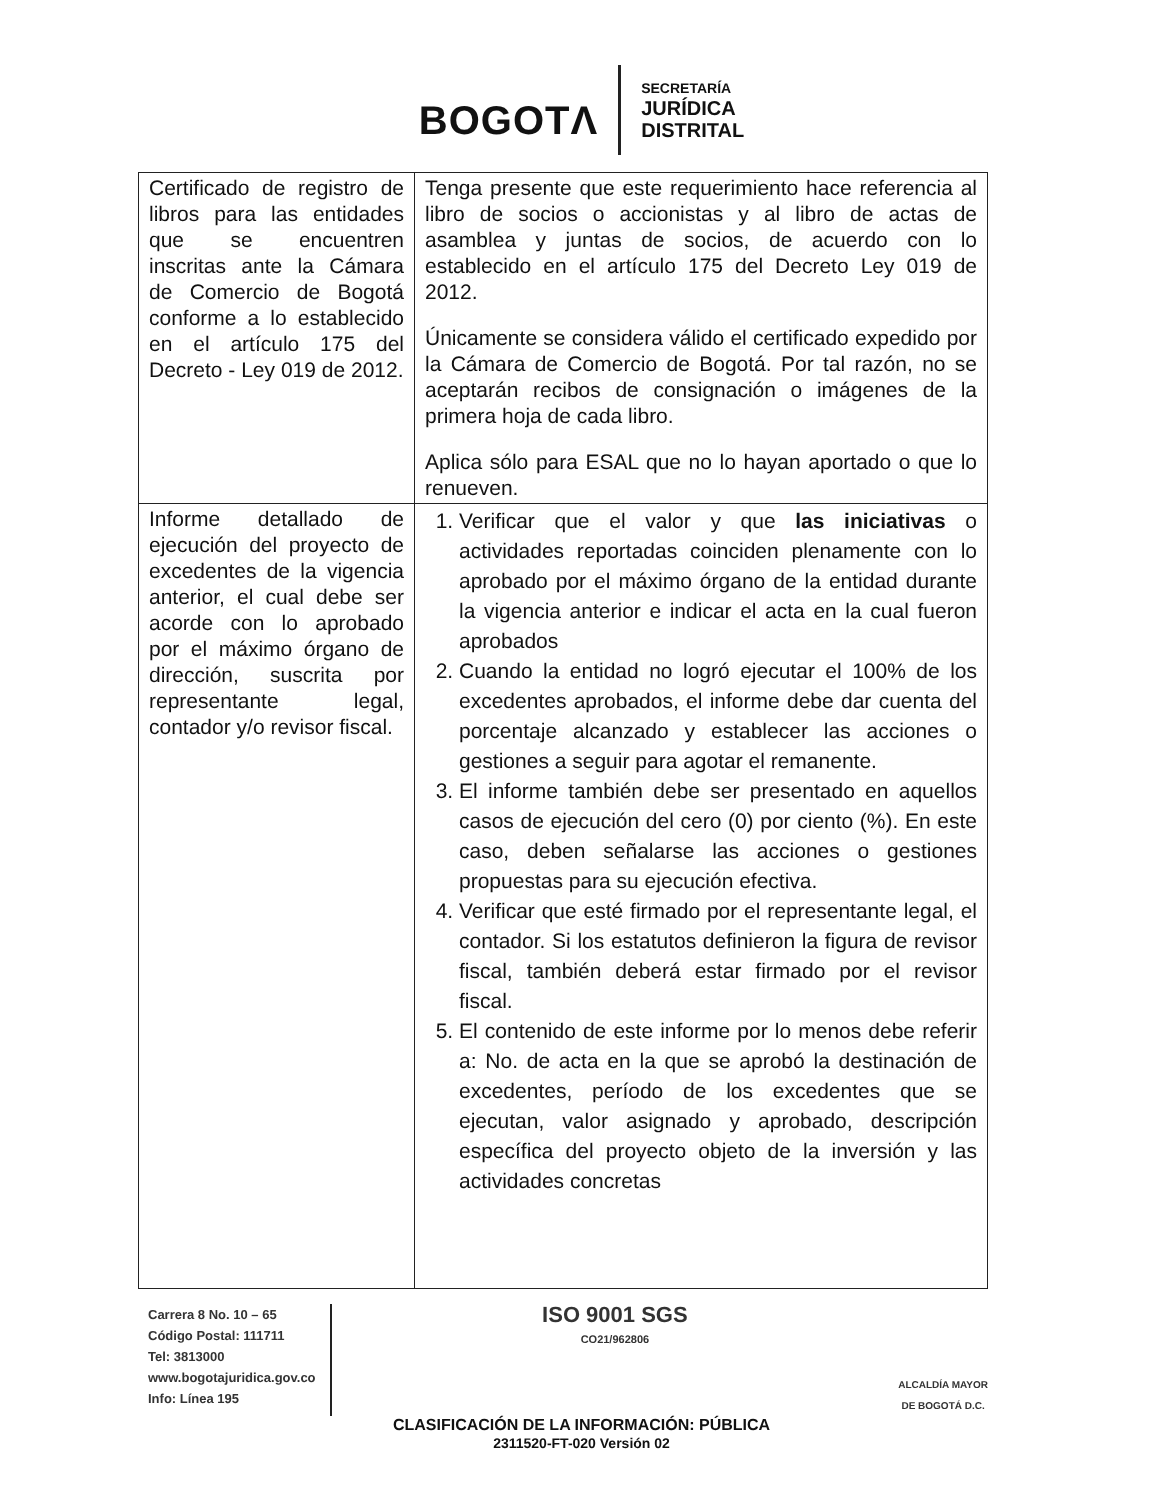BOGOTΛ
SECRETARÍA
JURÍDICA
DISTRITAL
| Certificado de registro de libros para las entidades que se encuentren inscritas ante la Cámara de Comercio de Bogotá conforme a lo establecido en el artículo 175 del Decreto - Ley 019 de 2012. | Tenga presente que este requerimiento hace referencia al libro de socios o accionistas y al libro de actas de asamblea y juntas de socios, de acuerdo con lo establecido en el artículo 175 del Decreto Ley 019 de 2012. Únicamente se considera válido el certificado expedido por la Cámara de Comercio de Bogotá. Por tal razón, no se aceptarán recibos de consignación o imágenes de la primera hoja de cada libro. Aplica sólo para ESAL que no lo hayan aportado o que lo renueven. |
| Informe detallado de ejecución del proyecto de excedentes de la vigencia anterior, el cual debe ser acorde con lo aprobado por el máximo órgano de dirección, suscrita por representante legal, contador y/o revisor fiscal. | 1. Verificar que el valor y que las iniciativas o actividades reportadas coinciden plenamente con lo aprobado por el máximo órgano de la entidad durante la vigencia anterior e indicar el acta en la cual fueron aprobados 2. Cuando la entidad no logró ejecutar el 100% de los excedentes aprobados, el informe debe dar cuenta del porcentaje alcanzado y establecer las acciones o gestiones a seguir para agotar el remanente. 3. El informe también debe ser presentado en aquellos casos de ejecución del cero (0) por ciento (%). En este caso, deben señalarse las acciones o gestiones propuestas para su ejecución efectiva. 4. Verificar que esté firmado por el representante legal, el contador. Si los estatutos definieron la figura de revisor fiscal, también deberá estar firmado por el revisor fiscal. 5. El contenido de este informe por lo menos debe referir a: No. de acta en la que se aprobó la destinación de excedentes, período de los excedentes que se ejecutan, valor asignado y aprobado, descripción específica del proyecto objeto de la inversión y las actividades concretas |
Carrera 8 No. 10 – 65
Código Postal: 111711
Tel: 3813000
www.bogotajuridica.gov.co
Info: Línea 195
ISO 9001 SGS
CO21/962806
ALCALDÍA MAYOR
DE BOGOTÁ D.C.
CLASIFICACIÓN DE LA INFORMACIÓN: PÚBLICA
2311520-FT-020 Versión 02